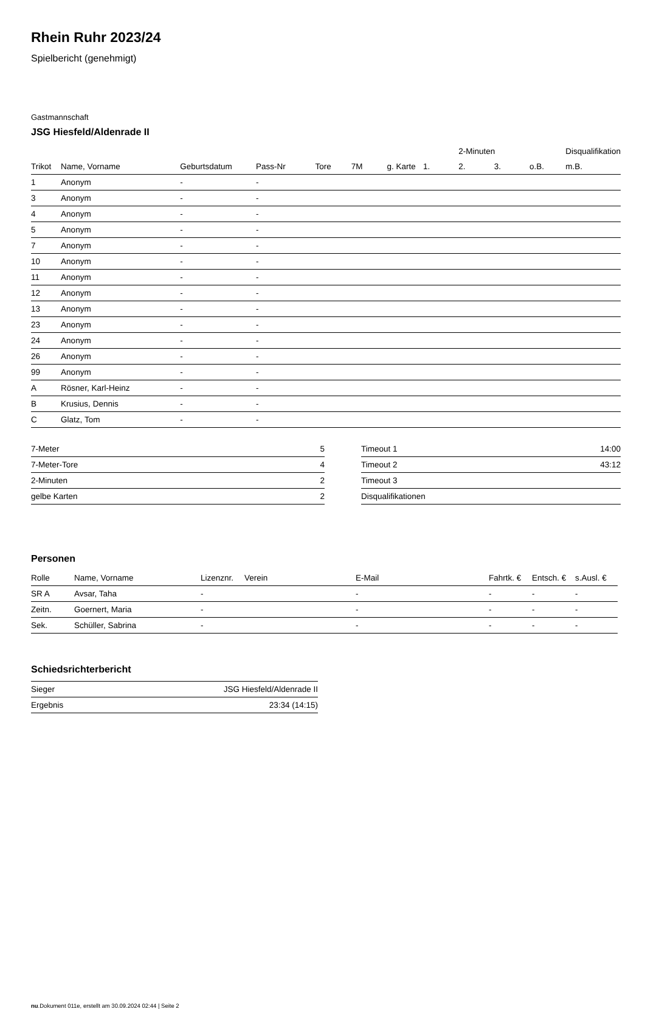Rhein Ruhr 2023/24
Spielbericht (genehmigt)
Gastmannschaft
JSG Hiesfeld/Aldenrade II
| | | | | | | | | 2-Minuten | | | Disqualifikation |
| --- | --- | --- | --- | --- | --- | --- | --- | --- | --- | --- | --- |
| Trikot | Name, Vorname | Geburtsdatum | Pass-Nr | Tore | 7M | g. Karte | 1. | 2. | 3. | o.B. | m.B. |
| 1 | Anonym | - | - | | | | | | | | |
| 3 | Anonym | - | - | | | | | | | | |
| 4 | Anonym | - | - | | | | | | | | |
| 5 | Anonym | - | - | | | | | | | | |
| 7 | Anonym | - | - | | | | | | | | |
| 10 | Anonym | - | - | | | | | | | | |
| 11 | Anonym | - | - | | | | | | | | |
| 12 | Anonym | - | - | | | | | | | | |
| 13 | Anonym | - | - | | | | | | | | |
| 23 | Anonym | - | - | | | | | | | | |
| 24 | Anonym | - | - | | | | | | | | |
| 26 | Anonym | - | - | | | | | | | | |
| 99 | Anonym | - | - | | | | | | | | |
| A | Rösner, Karl-Heinz | - | - | | | | | | | | |
| B | Krusius, Dennis | - | - | | | | | | | | |
| C | Glatz, Tom | - | - | | | | | | | | |
| 7-Meter | 5 |
| 7-Meter-Tore | 4 |
| 2-Minuten | 2 |
| gelbe Karten | 2 |
| Timeout 1 | 14:00 |
| Timeout 2 | 43:12 |
| Timeout 3 | |
| Disqualifikationen | |
Personen
| Rolle | Name, Vorname | Lizenznr. | Verein | E-Mail | Fahrtk. € | Entsch. € | s.Ausl. € |
| --- | --- | --- | --- | --- | --- | --- | --- |
| SR A | Avsar, Taha | - | | - | - | - | - |
| Zeitn. | Goernert, Maria | - | | - | - | - | - |
| Sek. | Schüller, Sabrina | - | | - | - | - | - |
Schiedsrichterbericht
| Sieger | JSG Hiesfeld/Aldenrade II |
| Ergebnis | 23:34 (14:15) |
nu.Dokument 011e, erstellt am 30.09.2024 02:44 | Seite 2